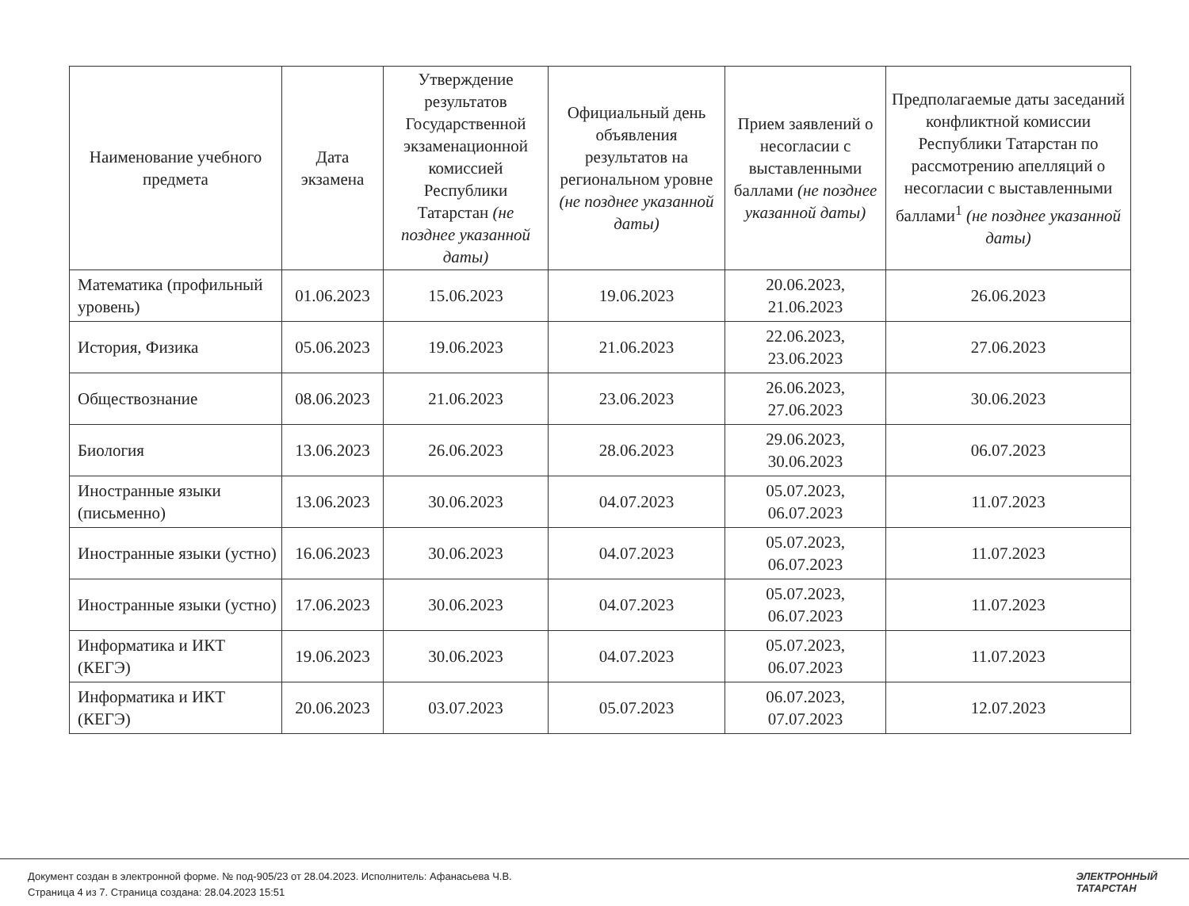| Наименование учебного предмета | Дата экзамена | Утверждение результатов Государственной экзаменационной комиссией Республики Татарстан (не позднее указанной даты) | Официальный день объявления результатов на региональном уровне (не позднее указанной даты) | Прием заявлений о несогласии с выставленными баллами (не позднее указанной даты) | Предполагаемые даты заседаний конфликтной комиссии Республики Татарстан по рассмотрению апелляций о несогласии с выставленными баллами<sup>1</sup> (не позднее указанной даты) |
| --- | --- | --- | --- | --- | --- |
| Математика (профильный уровень) | 01.06.2023 | 15.06.2023 | 19.06.2023 | 20.06.2023, 21.06.2023 | 26.06.2023 |
| История, Физика | 05.06.2023 | 19.06.2023 | 21.06.2023 | 22.06.2023, 23.06.2023 | 27.06.2023 |
| Обществознание | 08.06.2023 | 21.06.2023 | 23.06.2023 | 26.06.2023, 27.06.2023 | 30.06.2023 |
| Биология | 13.06.2023 | 26.06.2023 | 28.06.2023 | 29.06.2023, 30.06.2023 | 06.07.2023 |
| Иностранные языки (письменно) | 13.06.2023 | 30.06.2023 | 04.07.2023 | 05.07.2023, 06.07.2023 | 11.07.2023 |
| Иностранные языки (устно) | 16.06.2023 | 30.06.2023 | 04.07.2023 | 05.07.2023, 06.07.2023 | 11.07.2023 |
| Иностранные языки (устно) | 17.06.2023 | 30.06.2023 | 04.07.2023 | 05.07.2023, 06.07.2023 | 11.07.2023 |
| Информатика и ИКТ (КЕГЭ) | 19.06.2023 | 30.06.2023 | 04.07.2023 | 05.07.2023, 06.07.2023 | 11.07.2023 |
| Информатика и ИКТ (КЕГЭ) | 20.06.2023 | 03.07.2023 | 05.07.2023 | 06.07.2023, 07.07.2023 | 12.07.2023 |
Документ создан в электронной форме. № под-905/23 от 28.04.2023. Исполнитель: Афанасьева Ч.В.
Страница 4 из 7. Страница создана: 28.04.2023 15:51
ЭЛЕКТРОННЫЙ
ТАТАРСТАН